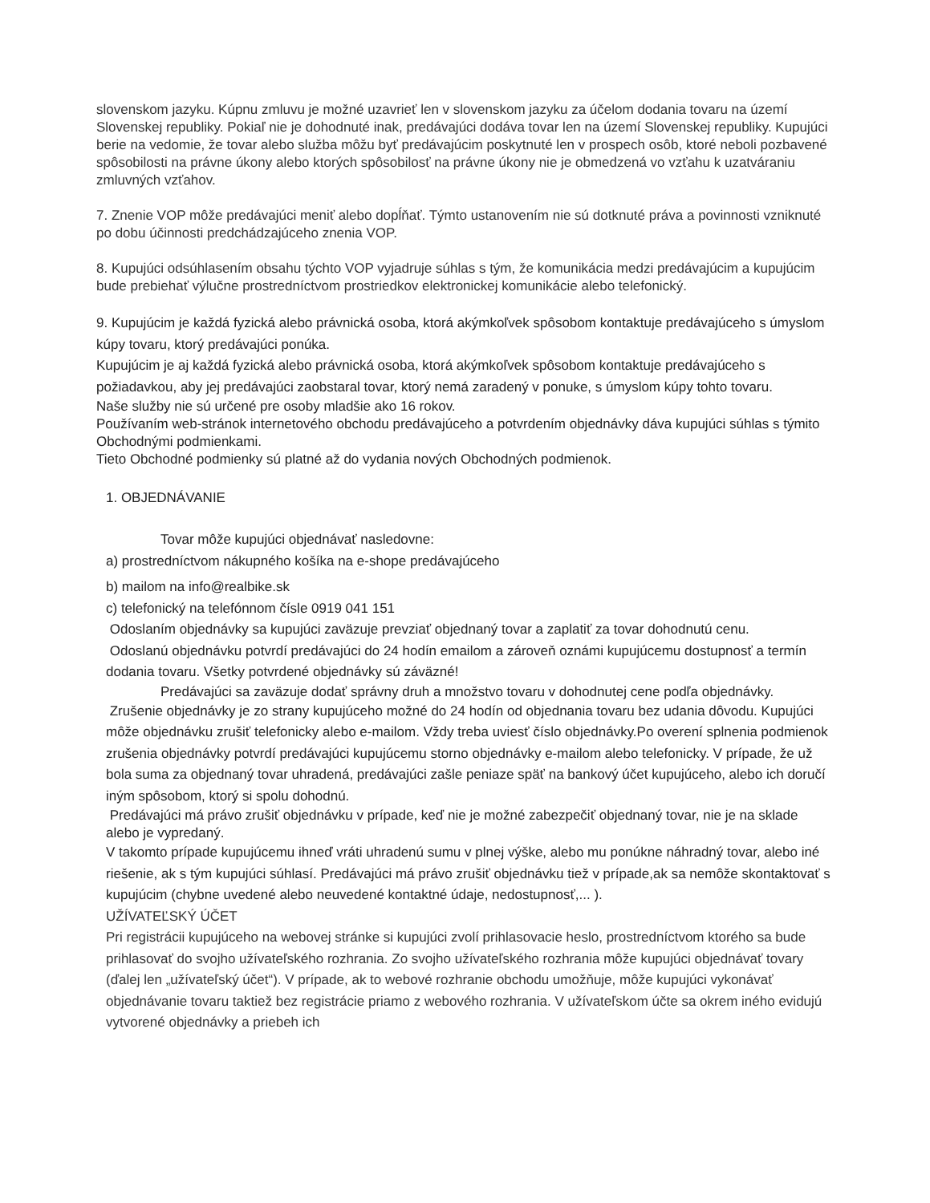slovenskom jazyku. Kúpnu zmluvu je možné uzavrieť len v slovenskom jazyku za účelom dodania tovaru na území Slovenskej republiky. Pokiaľ nie je dohodnuté inak, predávajúci dodáva tovar len na území Slovenskej republiky. Kupujúci berie na vedomie, že tovar alebo služba môžu byť predávajúcim poskytnuté len v prospech osôb, ktoré neboli pozbavené spôsobilosti na právne úkony alebo ktorých spôsobilosť na právne úkony nie je obmedzená vo vzťahu k uzatváraniu zmluvných vzťahov.
7. Znenie VOP môže predávajúci meniť alebo dopĺňať. Týmto ustanovením nie sú dotknuté práva a povinnosti vzniknuté po dobu účinnosti predchádzajúceho znenia VOP.
8. Kupujúci odsúhlasením obsahu týchto VOP vyjadruje súhlas s tým, že komunikácia medzi predávajúcim a kupujúcim bude prebiehať výlučne prostredníctvom prostriedkov elektronickej komunikácie alebo telefonický.
9. Kupujúcim je každá fyzická alebo právnická osoba, ktorá akýmkoľvek spôsobom kontaktuje predávajúceho s úmyslom kúpy tovaru, ktorý predávajúci ponúka.
Kupujúcim je aj každá fyzická alebo právnická osoba, ktorá akýmkoľvek spôsobom kontaktuje predávajúceho s požiadavkou, aby jej predávajúci zaobstaral tovar, ktorý nemá zaradený v ponuke, s úmyslom kúpy tohto tovaru.
Naše služby nie sú určené pre osoby mladšie ako 16 rokov.
Používaním web-stránok internetového obchodu predávajúceho a potvrdením objednávky dáva kupujúci súhlas s týmito Obchodnými podmienkami.
Tieto Obchodné podmienky sú platné až do vydania nových Obchodných podmienok.
1. OBJEDNÁVANIE
Tovar môže kupujúci objednávať nasledovne:
a) prostredníctvom nákupného košíka na e-shope predávajúceho
b) mailom na info@realbike.sk
c) telefonický na telefónnom čísle 0919 041 151
Odoslaním objednávky sa kupujúci zaväzuje prevziať objednaný tovar a zaplatiť za tovar dohodnutú cenu.
Odoslanú objednávku potvrdí predávajúci do 24 hodín emailom a zároveň oznámi kupujúcemu dostupnosť a termín dodania tovaru. Všetky potvrdené objednávky sú záväzné!
Predávajúci sa zaväzuje dodať správny druh a množstvo tovaru v dohodnutej cene podľa objednávky.
Zrušenie objednávky je zo strany kupujúceho možné do 24 hodín od objednania tovaru bez udania dôvodu. Kupujúci môže objednávku zrušiť telefonicky alebo e-mailom. Vždy treba uviesť číslo objednávky.Po overení splnenia podmienok zrušenia objednávky potvrdí predávajúci kupujúcemu storno objednávky e-mailom alebo telefonicky. V prípade, že už bola suma za objednaný tovar uhradená, predávajúci zašle peniaze späť na bankový účet kupujúceho, alebo ich doručí iným spôsobom, ktorý si spolu dohodnú.
Predávajúci má právo zrušiť objednávku v prípade, keď nie je možné zabezpečiť objednaný tovar, nie je na sklade alebo je vypredaný.
V takomto prípade kupujúcemu ihneď vráti uhradenú sumu v plnej výške, alebo mu ponúkne náhradný tovar, alebo iné riešenie, ak s tým kupujúci súhlasí. Predávajúci má právo zrušiť objednávku tiež v prípade,ak sa nemôže skontaktovať s kupujúcim (chybne uvedené alebo neuvedené kontaktné údaje, nedostupnosť,... ).
UŽÍVATEĽSKÝ ÚČET
Pri registrácii kupujúceho na webovej stránke si kupujúci zvolí prihlasovacie heslo, prostredníctvom ktorého sa bude prihlasovať do svojho užívateľského rozhrania. Zo svojho užívateľského rozhrania môže kupujúci objednávať tovary (ďalej len „užívateľský účet“). V prípade, ak to webové rozhranie obchodu umožňuje, môže kupujúci vykonávať objednávanie tovaru taktiež bez registrácie priamo z webového rozhrania. V užívateľskom účte sa okrem iného evidujú vytvorené objednávky a priebeh ich